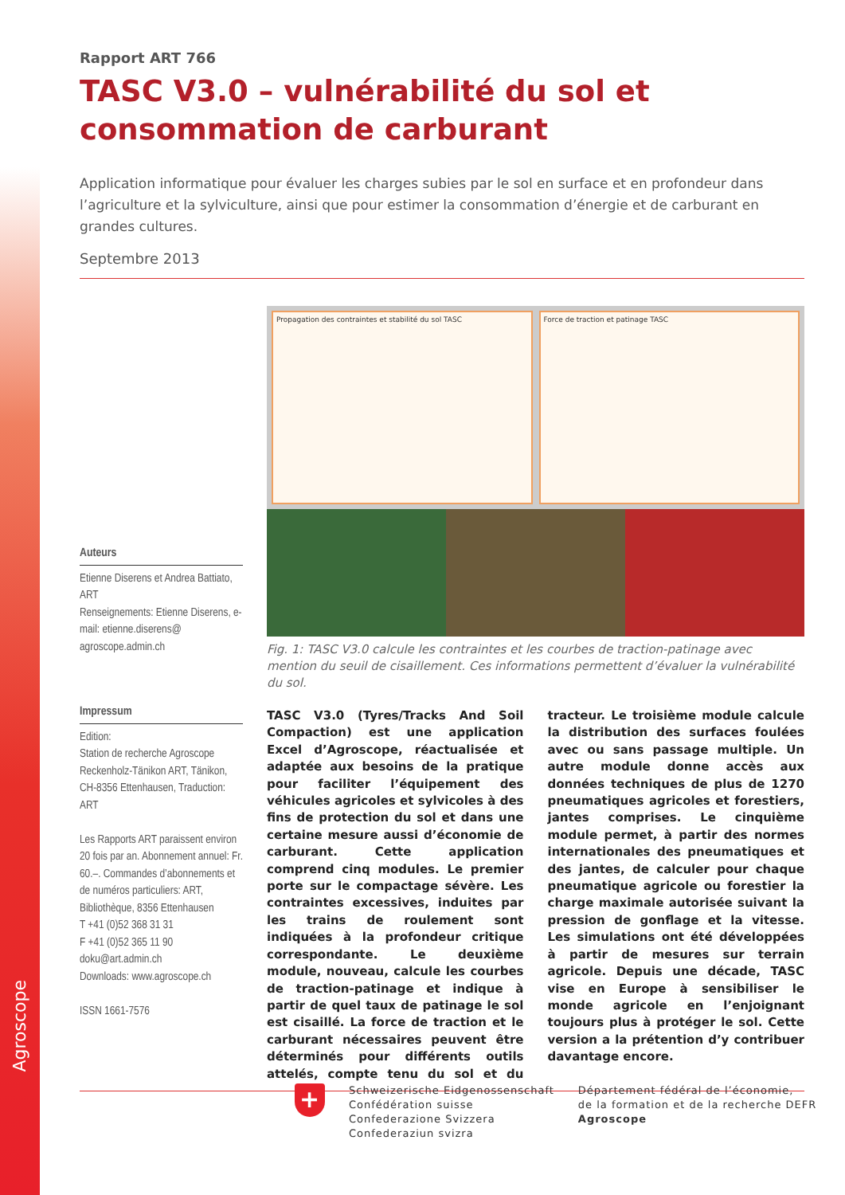Agroscope
Rapport ART 766
TASC V3.0 – vulnérabilité du sol et consommation de carburant
Application informatique pour évaluer les charges subies par le sol en surface et en profondeur dans l’agriculture et la sylviculture, ainsi que pour estimer la consommation d’énergie et de carburant en grandes cultures.
Septembre 2013
Auteurs
Etienne Diserens et Andrea Battiato, ART
Renseignements: Etienne Diserens, e-mail: etienne.diserens@ agroscope.admin.ch
Impressum
Edition:
Station de recherche Agroscope Reckenholz-Tänikon ART, Tänikon, CH-8356 Ettenhausen, Traduction: ART
Les Rapports ART paraissent environ 20 fois par an. Abonnement annuel: Fr. 60.–. Commandes d’abonnements et de numéros particuliers: ART, Bibliothèque, 8356 Ettenhausen
T +41 (0)52 368 31 31
F +41 (0)52 365 11 90
doku@art.admin.ch
Downloads: www.agroscope.ch
ISSN 1661-7576
Propagation des contraintes et stabilité du sol TASC
Force de traction et patinage TASC
Fig. 1: TASC V3.0 calcule les contraintes et les courbes de traction-patinage avec mention du seuil de cisaillement. Ces informations permettent d’évaluer la vulnérabilité du sol.
TASC V3.0 (Tyres/Tracks And Soil Compaction) est une application Excel d’Agroscope, réactualisée et adaptée aux besoins de la pratique pour faciliter l’équipement des véhicules agricoles et sylvicoles à des fins de protection du sol et dans une certaine mesure aussi d’économie de carburant. Cette application comprend cinq modules. Le premier porte sur le compactage sévère. Les contraintes excessives, induites par les trains de roulement sont indiquées à la profondeur critique correspondante. Le deuxième module, nouveau, calcule les courbes de traction-patinage et indique à partir de quel taux de patinage le sol est cisaillé. La force de traction et le carburant nécessaires peuvent être déterminés pour différents outils attelés, compte tenu du sol et du tracteur. Le troisième module calcule la distribution des surfaces foulées avec ou sans passage multiple. Un autre module donne accès aux données techniques de plus de 1270 pneumatiques agricoles et forestiers, jantes comprises. Le cinquième module permet, à partir des normes internationales des pneumatiques et des jantes, de calculer pour chaque pneumatique agricole ou forestier la charge maximale autorisée suivant la pression de gonflage et la vitesse. Les simulations ont été développées à partir de mesures sur terrain agricole. Depuis une décade, TASC vise en Europe à sensibiliser le monde agricole en l’enjoignant toujours plus à protéger le sol. Cette version a la prétention d’y contribuer davantage encore.
+
Schweizerische Eidgenossenschaft
Confédération suisse
Confederazione Svizzera
Confederaziun svizra
Département fédéral de l’économie,
de la formation et de la recherche DEFR
Agroscope